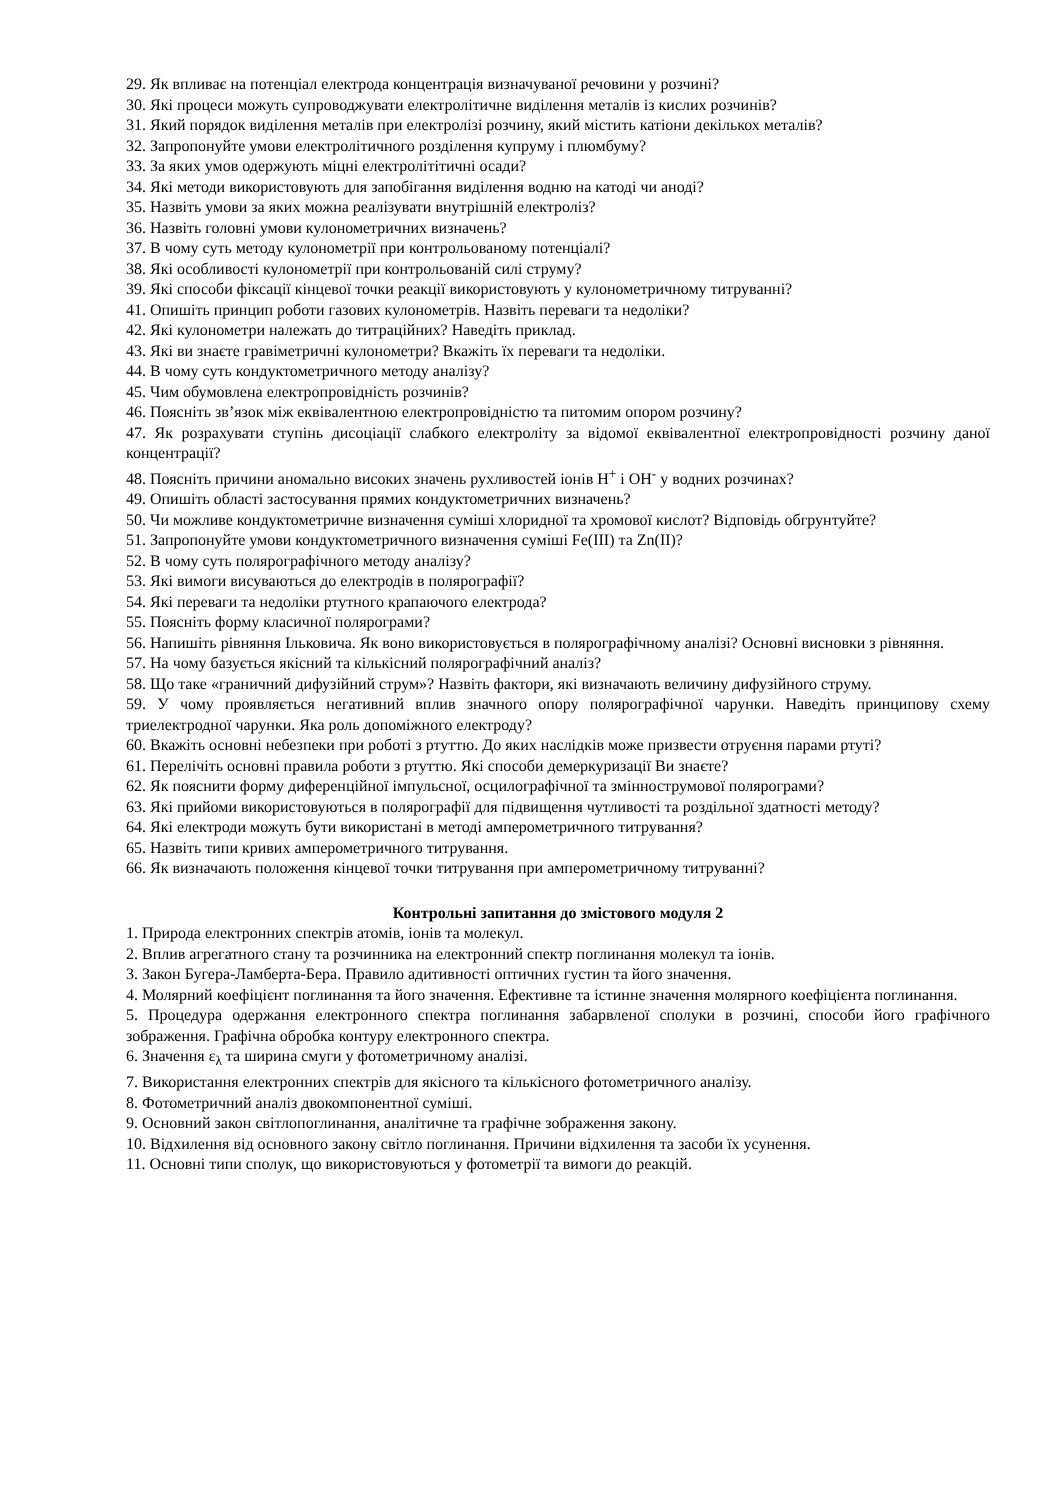29. Як впливає на потенціал електрода концентрація визначуваної речовини у розчині?
30. Які процеси можуть супроводжувати електролітичне виділення металів із кислих розчинів?
31. Який порядок виділення металів при електролізі розчину, який містить катіони декількох металів?
32. Запропонуйте умови електролітичного розділення купруму і плюмбуму?
33. За яких умов одержують міцні електролітітичні осади?
34. Які методи використовують для запобігання виділення водню на катоді чи аноді?
35. Назвіть умови за яких можна реалізувати внутрішній електроліз?
36. Назвіть головні умови кулонометричних визначень?
37. В чому суть методу кулонометрії при контрольованому потенціалі?
38. Які особливості кулонометрії при контрольованій силі струму?
39. Які способи фіксації кінцевої точки реакції використовують у кулонометричному титруванні?
41. Опишіть принцип роботи газових кулонометрів. Назвіть переваги та недоліки?
42. Які кулонометри належать до титраційних? Наведіть приклад.
43. Які ви знаєте гравіметричні кулонометри? Вкажіть їх переваги та недоліки.
44. В чому суть кондуктометричного методу аналізу?
45. Чим обумовлена електропровідність розчинів?
46. Поясніть зв’язок між еквівалентною електропровідністю та питомим опором розчину?
47. Як розрахувати ступінь дисоціації слабкого електроліту за відомої еквівалентної електропровідності розчину даної концентрації?
48. Поясніть причини аномально високих значень рухливостей іонів H<sup>+</sup> і OH<sup>-</sup> у водних розчинах?
49. Опишіть області застосування прямих кондуктометричних визначень?
50. Чи можливе кондуктометричне визначення суміші хлоридної та хромової кислот? Відповідь обгрунтуйте?
51. Запропонуйте умови кондуктометричного визначення суміші Fe(III) та Zn(II)?
52. В чому суть полярографічного методу аналізу?
53. Які вимоги висуваються до електродів в полярографії?
54. Які переваги та недоліки ртутного крапаючого електрода?
55. Поясніть форму класичної полярограми?
56. Напишіть рівняння Ільковича. Як воно використовується в полярографічному аналізі? Основні висновки з рівняння.
57. На чому базується якісний та кількісний полярографічний аналіз?
58. Що таке «граничний дифузійний струм»? Назвіть фактори, які визначають величину дифузійного струму.
59. У чому проявляється негативний вплив значного опору полярографічної чарунки. Наведіть принципову схему триелектродної чарунки. Яка роль допоміжного електроду?
60. Вкажіть основні небезпеки при роботі з ртуттю. До яких наслідків може призвести отруєння парами ртуті?
61. Перелічіть основні правила роботи з ртуттю. Які способи демеркуризації Ви знаєте?
62. Як пояснити форму диференційної імпульсної, осцилографічної та зміннострумової полярограми?
63. Які прийоми використовуються в полярографії для підвищення чутливості та роздільної здатності методу?
64. Які електроди можуть бути використані в методі амперометричного титрування?
65. Назвіть типи кривих амперометричного титрування.
66. Як визначають положення кінцевої точки титрування при амперометричному титруванні?
Контрольні запитання до змістового модуля 2
1. Природа електронних спектрів атомів, іонів та молекул.
2. Вплив агрегатного стану та розчинника на електронний спектр поглинання молекул та іонів.
3. Закон Бугера-Ламберта-Бера. Правило адитивності оптичних густин та його значення.
4. Молярний коефіцієнт поглинання та його значення. Ефективне та істинне значення молярного коефіцієнта поглинання.
5. Процедура одержання електронного спектра поглинання забарвленої сполуки в розчині, способи його графічного зображення. Графічна обробка контуру електронного спектра.
6. Значення ε<sub>λ</sub> та ширина смуги у фотометричному аналізі.
7. Використання електронних спектрів для якісного та кількісного фотометричного аналізу.
8. Фотометричний аналіз двокомпонентної суміші.
9. Основний закон світлопоглинання, аналітичне та графічне зображення закону.
10. Відхилення від основного закону світло поглинання. Причини відхилення та засоби їх усунення.
11. Основні типи сполук, що використовуються у фотометрії та вимоги до реакцій.